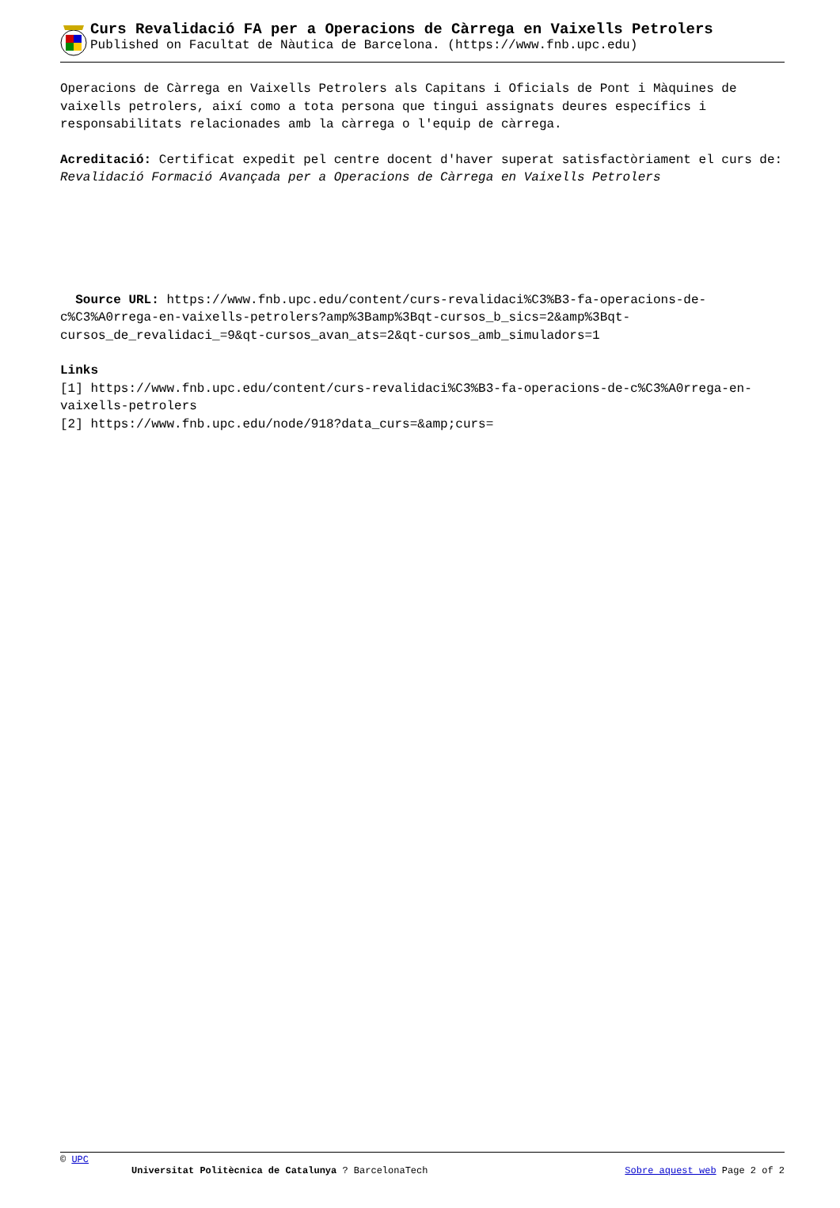Curs Revalidació FA per a Operacions de Càrrega en Vaixells Petrolers
Published on Facultat de Nàutica de Barcelona. (https://www.fnb.upc.edu)
Operacions de Càrrega en Vaixells Petrolers als Capitans i Oficials de Pont i Màquines de vaixells petrolers, així como a tota persona que tingui assignats deures específics i responsabilitats relacionades amb la càrrega o l'equip de càrrega.
Acreditació: Certificat expedit pel centre docent d'haver superat satisfactòriament el curs de: Revalidació Formació Avançada per a Operacions de Càrrega en Vaixells Petrolers
Source URL: https://www.fnb.upc.edu/content/curs-revalidaci%C3%B3-fa-operacions-de-c%C3%A0rrega-en-vaixells-petrolers?amp%3Bamp%3Bqt-cursos_b_sics=2&amp%3Bqt-cursos_de_revalidaci_=9&qt-cursos_avan_ats=2&qt-cursos_amb_simuladors=1
Links
[1] https://www.fnb.upc.edu/content/curs-revalidaci%C3%B3-fa-operacions-de-c%C3%A0rrega-en-vaixells-petrolers
[2] https://www.fnb.upc.edu/node/918?data_curs=&amp;curs=
© UPC
Universitat Politècnica de Catalunya ? BarcelonaTech Sobre aquest web Page 2 of 2